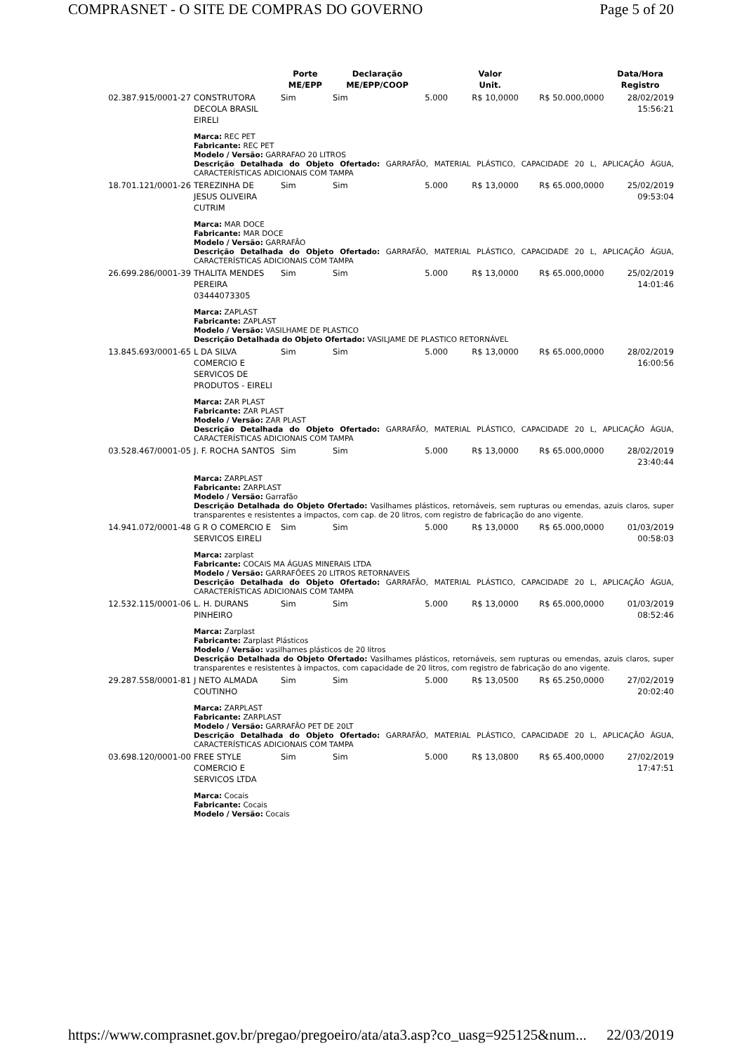COMPRASNET - O SITE DE COMPRAS DO GOVERNO Page 5 of 20
| | | Porte ME/EPP | Declaração ME/EPP/COOP | | Valor Unit. | | Data/Hora Registro |
| --- | --- | --- | --- | --- | --- | --- | --- |
| 02.387.915/0001-27 | CONSTRUTORA DECOLA BRASIL EIRELI | Sim | Sim | 5.000 | R$ 10,0000 | R$ 50.000,0000 | 28/02/2019 15:56:21 |
| | Marca: REC PET Fabricante: REC PET Modelo / Versão: GARRAFAO 20 LITROS Descrição Detalhada do Objeto Ofertado: GARRAFÃO, MATERIAL PLÁSTICO, CAPACIDADE 20 L, APLICAÇÃO ÁGUA, CARACTERÍSTICAS ADICIONAIS COM TAMPA | | | | | | |
| 18.701.121/0001-26 | TEREZINHA DE JESUS OLIVEIRA CUTRIM | Sim | Sim | 5.000 | R$ 13,0000 | R$ 65.000,0000 | 25/02/2019 09:53:04 |
| | Marca: MAR DOCE Fabricante: MAR DOCE Modelo / Versão: GARRAFÃO Descrição Detalhada do Objeto Ofertado: GARRAFÃO, MATERIAL PLÁSTICO, CAPACIDADE 20 L, APLICAÇÃO ÁGUA, CARACTERÍSTICAS ADICIONAIS COM TAMPA | | | | | | |
| 26.699.286/0001-39 | THALITA MENDES PEREIRA 03444073305 | Sim | Sim | 5.000 | R$ 13,0000 | R$ 65.000,0000 | 25/02/2019 14:01:46 |
| | Marca: ZAPLAST Fabricante: ZAPLAST Modelo / Versão: VASILHAME DE PLASTICO Descrição Detalhada do Objeto Ofertado: VASILJAME DE PLASTICO RETORNÁVEL | | | | | | |
| 13.845.693/0001-65 | L DA SILVA COMERCIO E SERVICOS DE PRODUTOS - EIRELI | Sim | Sim | 5.000 | R$ 13,0000 | R$ 65.000,0000 | 28/02/2019 16:00:56 |
| | Marca: ZAR PLAST Fabricante: ZAR PLAST Modelo / Versão: ZAR PLAST Descrição Detalhada do Objeto Ofertado: GARRAFÃO, MATERIAL PLÁSTICO, CAPACIDADE 20 L, APLICAÇÃO ÁGUA, CARACTERÍSTICAS ADICIONAIS COM TAMPA | | | | | | |
| 03.528.467/0001-05 | J. F. ROCHA SANTOS | Sim | Sim | 5.000 | R$ 13,0000 | R$ 65.000,0000 | 28/02/2019 23:40:44 |
| | Marca: ZARPLAST Fabricante: ZARPLAST Modelo / Versão: Garrafão Descrição Detalhada do Objeto Ofertado: Vasilhames plásticos, retornáveis, sem rupturas ou emendas, azuis claros, super transparentes e resistentes a impactos, com cap. de 20 litros, com registro de fabricação do ano vigente. | | | | | | |
| 14.941.072/0001-48 | G R O COMERCIO E SERVICOS EIRELI | Sim | Sim | 5.000 | R$ 13,0000 | R$ 65.000,0000 | 01/03/2019 00:58:03 |
| | Marca: zarplast Fabricante: COCAIS MA ÁGUAS MINERAIS LTDA Modelo / Versão: GARRAFÕEES 20 LITROS RETORNAVEIS Descrição Detalhada do Objeto Ofertado: GARRAFÃO, MATERIAL PLÁSTICO, CAPACIDADE 20 L, APLICAÇÃO ÁGUA, CARACTERÍSTICAS ADICIONAIS COM TAMPA | | | | | | |
| 12.532.115/0001-06 | L. H. DURANS PINHEIRO | Sim | Sim | 5.000 | R$ 13,0000 | R$ 65.000,0000 | 01/03/2019 08:52:46 |
| | Marca: Zarplast Fabricante: Zarplast Plásticos Modelo / Versão: vasilhames plásticos de 20 litros Descrição Detalhada do Objeto Ofertado: Vasilhames plásticos, retornáveis, sem rupturas ou emendas, azuis claros, super transparentes e resistentes à impactos, com capacidade de 20 litros, com registro de fabricação do ano vigente. | | | | | | |
| 29.287.558/0001-81 | J NETO ALMADA COUTINHO | Sim | Sim | 5.000 | R$ 13,0500 | R$ 65.250,0000 | 27/02/2019 20:02:40 |
| | Marca: ZARPLAST Fabricante: ZARPLAST Modelo / Versão: GARRAFÃO PET DE 20LT Descrição Detalhada do Objeto Ofertado: GARRAFÃO, MATERIAL PLÁSTICO, CAPACIDADE 20 L, APLICAÇÃO ÁGUA, CARACTERÍSTICAS ADICIONAIS COM TAMPA | | | | | | |
| 03.698.120/0001-00 | FREE STYLE COMERCIO E SERVICOS LTDA | Sim | Sim | 5.000 | R$ 13,0800 | R$ 65.400,0000 | 27/02/2019 17:47:51 |
| | Marca: Cocais Fabricante: Cocais Modelo / Versão: Cocais | | | | | | |
https://www.comprasnet.gov.br/pregao/pregoeiro/ata/ata3.asp?co_uasg=925125&num... 22/03/2019